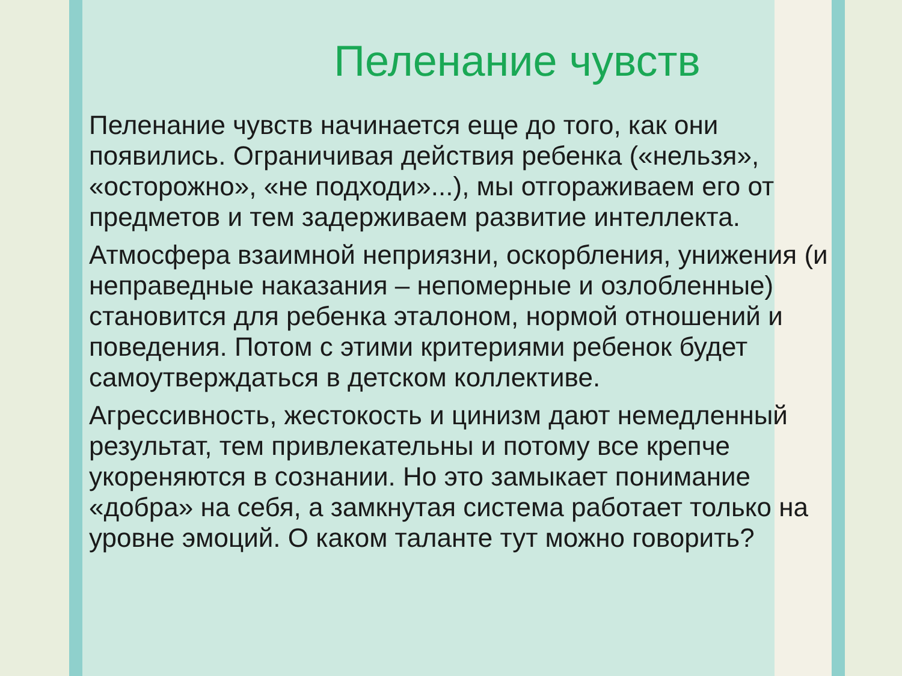Пеленание чувств
Пеленание чувств начинается еще до того, как они появились. Ограничивая действия ребенка («нельзя», «осторожно», «не подходи»...), мы отгораживаем его от предметов и тем задерживаем развитие интеллекта.
Атмосфера взаимной неприязни, оскорбления, унижения (и неправедные наказания – непомерные и озлобленные) становится для ребенка эталоном, нормой отношений и поведения. Потом с этими критериями ребенок будет самоутверждаться в детском коллективе.
Агрессивность, жестокость и цинизм дают немедленный результат, тем привлекательны и потому все крепче укореняются в сознании. Но это замыкает понимание «добра» на себя, а замкнутая система работает только на уровне эмоций. О каком таланте тут можно говорить?